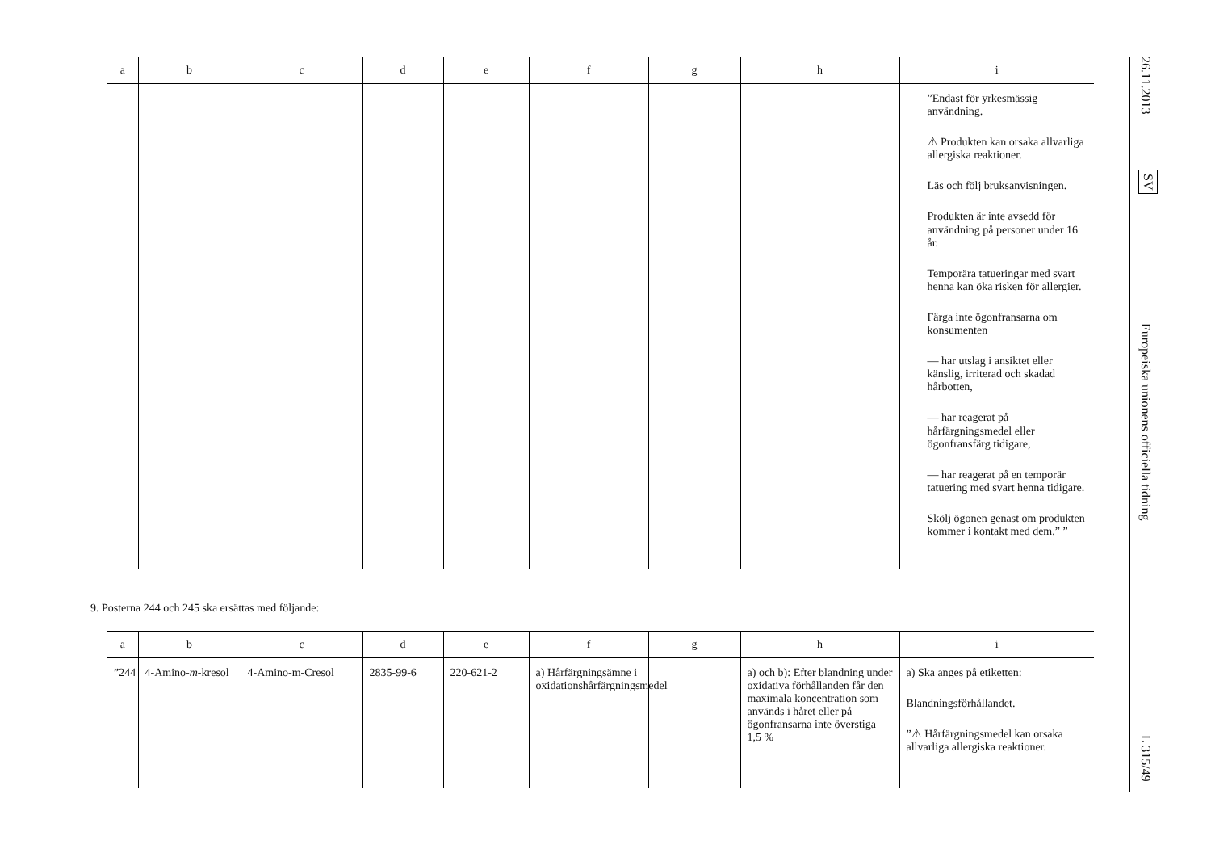| a | b | c | d | e | f | g | h | i |
| --- | --- | --- | --- | --- | --- | --- | --- | --- |
| | | | | | | | | ”Endast för yrkesmässig användning. ⚠ Produkten kan orsaka allvarliga allergiska reaktioner. Läs och följ bruksanvisningen. Produkten är inte avsedd för användning på personer under 16 år. Temporära tatueringar med svart henna kan öka risken för allergier. Färga inte ögonfransarna om konsumenten — har utslag i ansiktet eller känslig, irriterad och skadad hårbotten, — har reagerat på hårfärgningsmedel eller ögonfransfärg tidigare, — har reagerat på en temporär tatuering med svart henna tidigare. Skölj ögonen genast om produkten kommer i kontakt med dem.” ” |
9. Posterna 244 och 245 ska ersättas med följande:
| a | b | c | d | e | f | g | h | i |
| --- | --- | --- | --- | --- | --- | --- | --- | --- |
| ”244 | 4-Amino- m -kresol | 4-Amino-m-Cresol | 2835-99-6 | 220-621-2 | a) Hårfärgningsämne i oxidationshårfärgningsmedel | | a) och b): Efter blandning under oxidativa förhållanden får den maximala koncentration som används i håret eller på ögonfransarna inte överstiga 1,5 % | a) Ska anges på etiketten: Blandningsförhållandet. ”⚠ Hårfärgningsmedel kan orsaka allvarliga allergiska reaktioner. |
26.11.2013
SV
Europeiska unionens officiella tidning
L 315/49